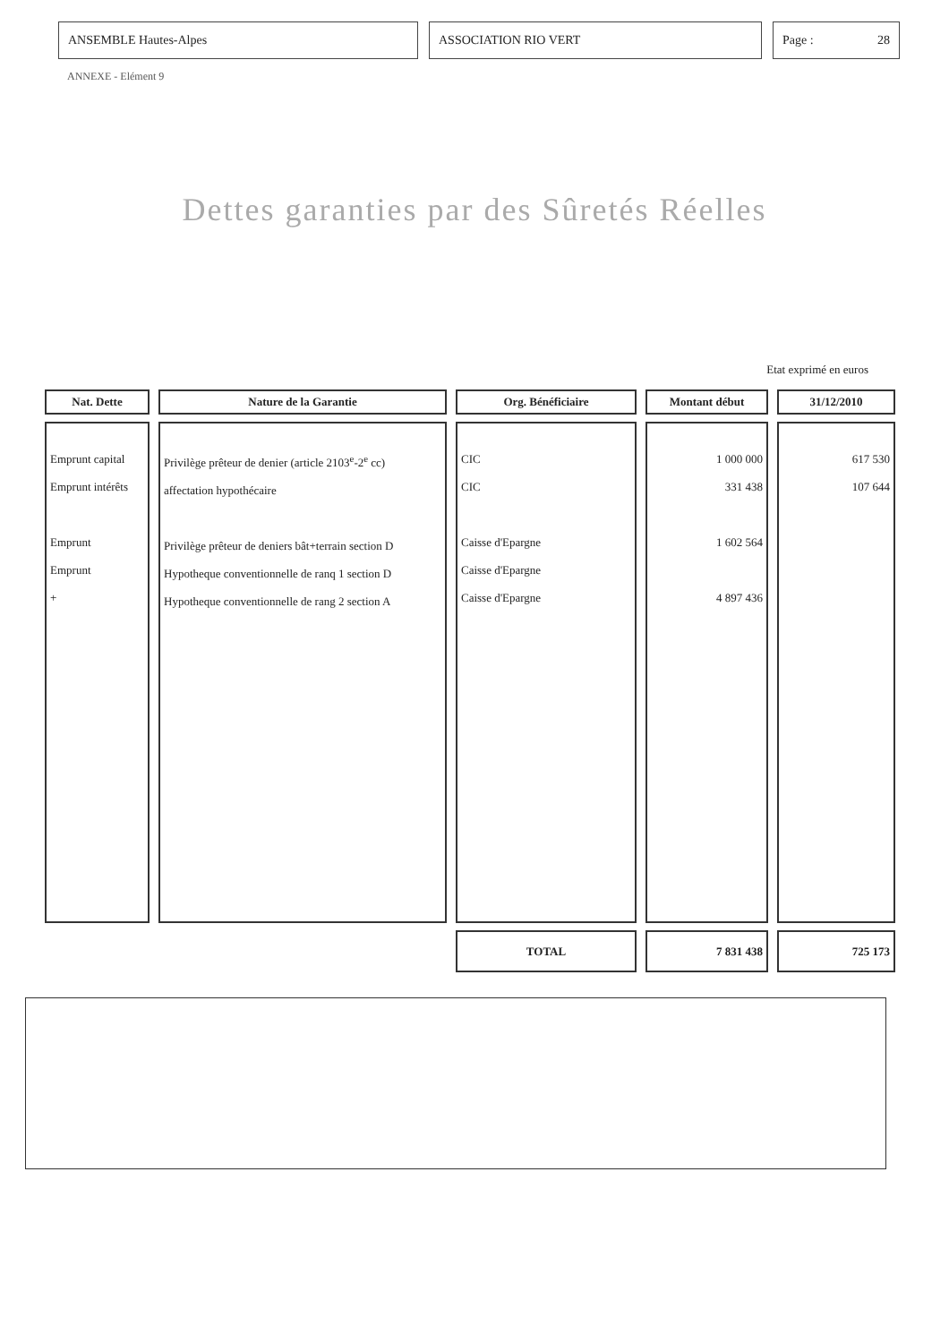ANSEMBLE Hautes-Alpes ASSOCIATION RIO VERT Page : 28
ANNEXE - Elément 9
Dettes garanties par des Sûretés Réelles
Etat exprimé en euros
| Nat. Dette | Nature de la Garantie | Org. Bénéficiaire | Montant début | 31/12/2010 |
| --- | --- | --- | --- | --- |
| Emprunt capital Emprunt intérêts Emprunt Emprunt + | Privilège prêteur de denier (article 2103<sup>e</sup>-2<sup>e</sup> cc) affectation hypothécaire Privilège prêteur de deniers bât+terrain section D Hypotheque conventionnelle de ranq 1 section D Hypotheque conventionnelle de rang 2 section A | CIC CIC Caisse d'Epargne Caisse d'Epargne Caisse d'Epargne | 1 000 000 331 438 1 602 564 4 897 436 | 617 530 107 644 |
| | | TOTAL | 7 831 438 | 725 173 |